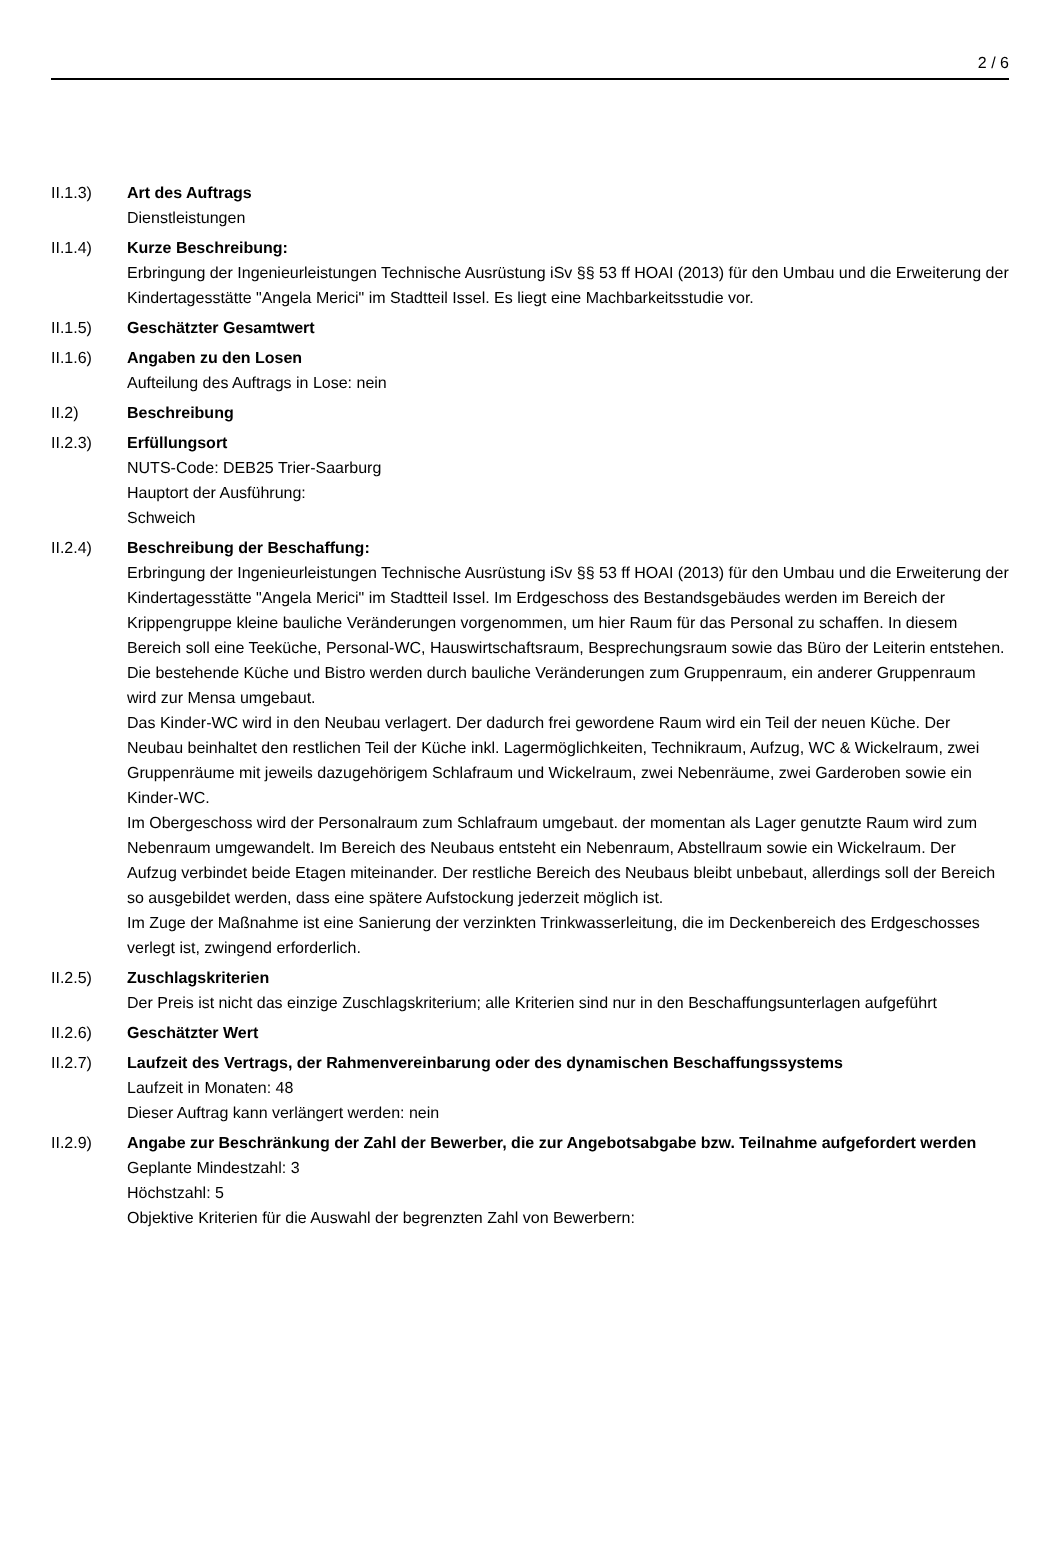2 / 6
II.1.3) Art des Auftrags
Dienstleistungen
II.1.4) Kurze Beschreibung:
Erbringung der Ingenieurleistungen Technische Ausrüstung iSv §§ 53 ff HOAI (2013) für den Umbau und die Erweiterung der Kindertagesstätte "Angela Merici" im Stadtteil Issel. Es liegt eine Machbarkeitsstudie vor.
II.1.5) Geschätzter Gesamtwert
II.1.6) Angaben zu den Losen
Aufteilung des Auftrags in Lose: nein
II.2) Beschreibung
II.2.3) Erfüllungsort
NUTS-Code: DEB25 Trier-Saarburg
Hauptort der Ausführung:
Schweich
II.2.4) Beschreibung der Beschaffung:
Erbringung der Ingenieurleistungen Technische Ausrüstung iSv §§ 53 ff HOAI (2013) für den Umbau und die Erweiterung der Kindertagesstätte "Angela Merici" im Stadtteil Issel. Im Erdgeschoss des Bestandsgebäudes werden im Bereich der Krippengruppe kleine bauliche Veränderungen vorgenommen, um hier Raum für das Personal zu schaffen. In diesem Bereich soll eine Teeküche, Personal-WC, Hauswirtschaftsraum, Besprechungsraum sowie das Büro der Leiterin entstehen. Die bestehende Küche und Bistro werden durch bauliche Veränderungen zum Gruppenraum, ein anderer Gruppenraum wird zur Mensa umgebaut.
Das Kinder-WC wird in den Neubau verlagert. Der dadurch frei gewordene Raum wird ein Teil der neuen Küche. Der Neubau beinhaltet den restlichen Teil der Küche inkl. Lagermöglichkeiten, Technikraum, Aufzug, WC & Wickelraum, zwei Gruppenräume mit jeweils dazugehörigem Schlafraum und Wickelraum, zwei Nebenräume, zwei Garderoben sowie ein Kinder-WC.
Im Obergeschoss wird der Personalraum zum Schlafraum umgebaut. der momentan als Lager genutzte Raum wird zum Nebenraum umgewandelt. Im Bereich des Neubaus entsteht ein Nebenraum, Abstellraum sowie ein Wickelraum. Der Aufzug verbindet beide Etagen miteinander. Der restliche Bereich des Neubaus bleibt unbebaut, allerdings soll der Bereich so ausgebildet werden, dass eine spätere Aufstockung jederzeit möglich ist.
Im Zuge der Maßnahme ist eine Sanierung der verzinkten Trinkwasserleitung, die im Deckenbereich des Erdgeschosses verlegt ist, zwingend erforderlich.
II.2.5) Zuschlagskriterien
Der Preis ist nicht das einzige Zuschlagskriterium; alle Kriterien sind nur in den Beschaffungsunterlagen aufgeführt
II.2.6) Geschätzter Wert
II.2.7) Laufzeit des Vertrags, der Rahmenvereinbarung oder des dynamischen Beschaffungssystems
Laufzeit in Monaten: 48
Dieser Auftrag kann verlängert werden: nein
II.2.9) Angabe zur Beschränkung der Zahl der Bewerber, die zur Angebotsabgabe bzw. Teilnahme aufgefordert werden
Geplante Mindestzahl: 3
Höchstzahl: 5
Objektive Kriterien für die Auswahl der begrenzten Zahl von Bewerbern: